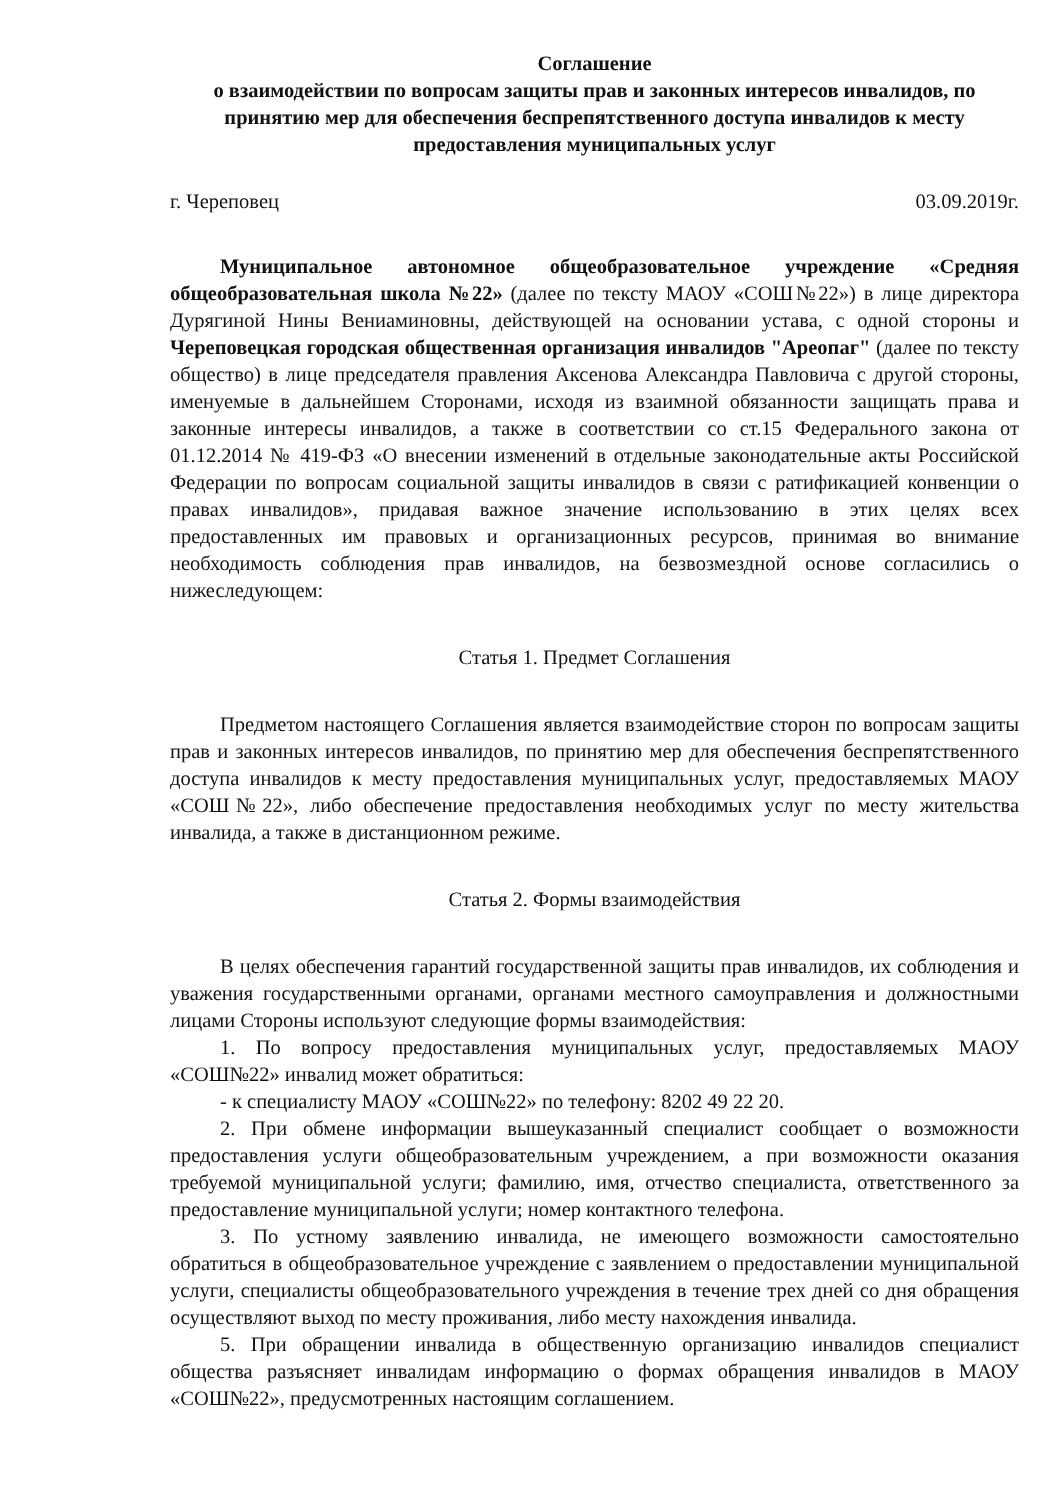Соглашение
о взаимодействии по вопросам защиты прав и законных интересов инвалидов, по принятию мер для обеспечения беспрепятственного доступа инвалидов к месту предоставления муниципальных услуг
г. Череповец 03.09.2019г.
Муниципальное автономное общеобразовательное учреждение «Средняя общеобразовательная школа №22» (далее по тексту МАОУ «СОШ№22») в лице директора Дурягиной Нины Вениаминовны, действующей на основании устава, с одной стороны и Череповецкая городская общественная организация инвалидов "Ареопаг" (далее по тексту общество) в лице председателя правления Аксенова Александра Павловича с другой стороны, именуемые в дальнейшем Сторонами, исходя из взаимной обязанности защищать права и законные интересы инвалидов, а также в соответствии со ст.15 Федерального закона от 01.12.2014 № 419-ФЗ «О внесении изменений в отдельные законодательные акты Российской Федерации по вопросам социальной защиты инвалидов в связи с ратификацией конвенции о правах инвалидов», придавая важное значение использованию в этих целях всех предоставленных им правовых и организационных ресурсов, принимая во внимание необходимость соблюдения прав инвалидов, на безвозмездной основе согласились о нижеследующем:
Статья 1. Предмет Соглашения
Предметом настоящего Соглашения является взаимодействие сторон по вопросам защиты прав и законных интересов инвалидов, по принятию мер для обеспечения беспрепятственного доступа инвалидов к месту предоставления муниципальных услуг, предоставляемых МАОУ «СОШ№22», либо обеспечение предоставления необходимых услуг по месту жительства инвалида, а также в дистанционном режиме.
Статья 2. Формы взаимодействия
В целях обеспечения гарантий государственной защиты прав инвалидов, их соблюдения и уважения государственными органами, органами местного самоуправления и должностными лицами Стороны используют следующие формы взаимодействия:
1. По вопросу предоставления муниципальных услуг, предоставляемых МАОУ «СОШ№22» инвалид может обратиться:
- к специалисту МАОУ «СОШ№22» по телефону: 8202 49 22 20.
2. При обмене информации вышеуказанный специалист сообщает о возможности предоставления услуги общеобразовательным учреждением, а при возможности оказания требуемой муниципальной услуги; фамилию, имя, отчество специалиста, ответственного за предоставление муниципальной услуги; номер контактного телефона.
3. По устному заявлению инвалида, не имеющего возможности самостоятельно обратиться в общеобразовательное учреждение с заявлением о предоставлении муниципальной услуги, специалисты общеобразовательного учреждения в течение трех дней со дня обращения осуществляют выход по месту проживания, либо месту нахождения инвалида.
5. При обращении инвалида в общественную организацию инвалидов специалист общества разъясняет инвалидам информацию о формах обращения инвалидов в МАОУ «СОШ№22», предусмотренных настоящим соглашением.